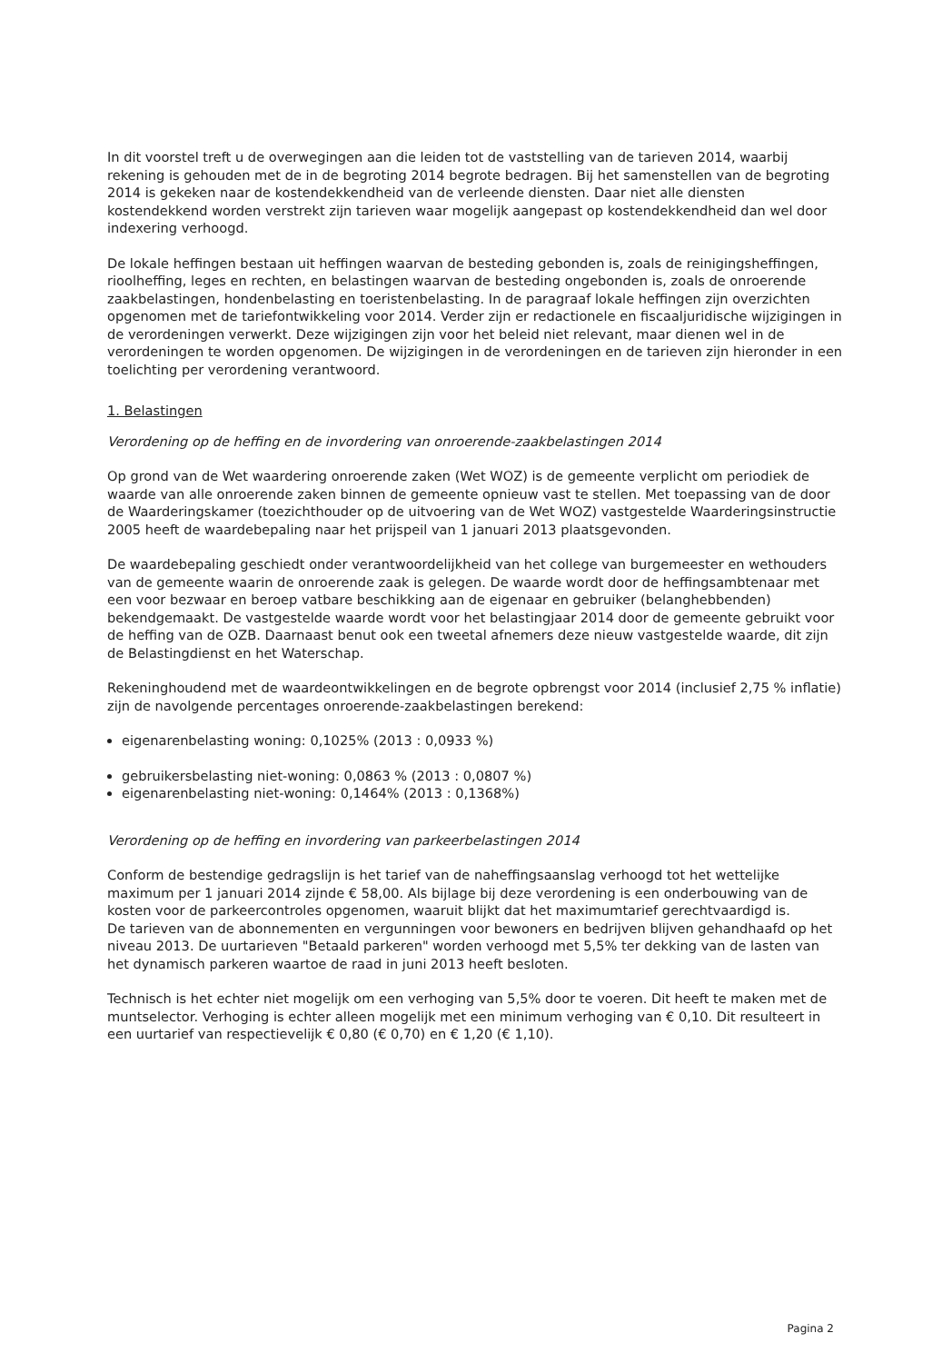In dit voorstel treft u de overwegingen aan die leiden tot de vaststelling van de tarieven 2014, waarbij rekening is gehouden met de in de begroting 2014 begrote bedragen. Bij het samenstellen van de begroting 2014 is gekeken naar de kostendekkendheid van de verleende diensten. Daar niet alle diensten kostendekkend worden verstrekt zijn tarieven waar mogelijk aangepast op kostendekkendheid dan wel door indexering verhoogd.
De lokale heffingen bestaan uit heffingen waarvan de besteding gebonden is, zoals de reinigingsheffingen, rioolheffing, leges en rechten, en belastingen waarvan de besteding ongebonden is, zoals de onroerende zaakbelastingen, hondenbelasting en toeristenbelasting. In de paragraaf lokale heffingen zijn overzichten opgenomen met de tariefontwikkeling voor 2014. Verder zijn er redactionele en fiscaaljuridische wijzigingen in de verordeningen verwerkt. Deze wijzigingen zijn voor het beleid niet relevant, maar dienen wel in de verordeningen te worden opgenomen. De wijzigingen in de verordeningen en de tarieven zijn hieronder in een toelichting per verordening verantwoord.
1. Belastingen
Verordening op de heffing en de invordering van onroerende-zaakbelastingen 2014
Op grond van de Wet waardering onroerende zaken (Wet WOZ) is de gemeente verplicht om periodiek de waarde van alle onroerende zaken binnen de gemeente opnieuw vast te stellen. Met toepassing van de door de Waarderingskamer (toezichthouder op de uitvoering van de Wet WOZ) vastgestelde Waarderingsinstructie 2005 heeft de waardebepaling naar het prijspeil van 1 januari 2013 plaatsgevonden.
De waardebepaling geschiedt onder verantwoordelijkheid van het college van burgemeester en wethouders van de gemeente waarin de onroerende zaak is gelegen. De waarde wordt door de heffingsambtenaar met een voor bezwaar en beroep vatbare beschikking aan de eigenaar en gebruiker (belanghebbenden) bekendgemaakt. De vastgestelde waarde wordt voor het belastingjaar 2014 door de gemeente gebruikt voor de heffing van de OZB. Daarnaast benut ook een tweetal afnemers deze nieuw vastgestelde waarde, dit zijn de Belastingdienst en het Waterschap.
Rekeninghoudend met de waardeontwikkelingen en de begrote opbrengst voor 2014 (inclusief 2,75 % inflatie) zijn de navolgende percentages onroerende-zaakbelastingen berekend:
eigenarenbelasting woning: 0,1025% (2013 : 0,0933 %)
gebruikersbelasting niet-woning: 0,0863 % (2013 : 0,0807 %)
eigenarenbelasting niet-woning: 0,1464% (2013 : 0,1368%)
Verordening op de heffing en invordering van parkeerbelastingen 2014
Conform de bestendige gedragslijn is het tarief van de naheffingsaanslag verhoogd tot het wettelijke maximum per 1 januari 2014 zijnde € 58,00. Als bijlage bij deze verordening is een onderbouwing van de kosten voor de parkeercontroles opgenomen, waaruit blijkt dat het maximumtarief gerechtvaardigd is.
De tarieven van de abonnementen en vergunningen voor bewoners en bedrijven blijven gehandhaafd op het niveau 2013. De uurtarieven "Betaald parkeren" worden verhoogd met 5,5% ter dekking van de lasten van het dynamisch parkeren waartoe de raad in juni 2013 heeft besloten.
Technisch is het echter niet mogelijk om een verhoging van 5,5% door te voeren. Dit heeft te maken met de muntselector. Verhoging is echter alleen mogelijk met een minimum verhoging van € 0,10. Dit resulteert in een uurtarief van respectievelijk € 0,80 (€ 0,70) en € 1,20 (€ 1,10).
Pagina 2